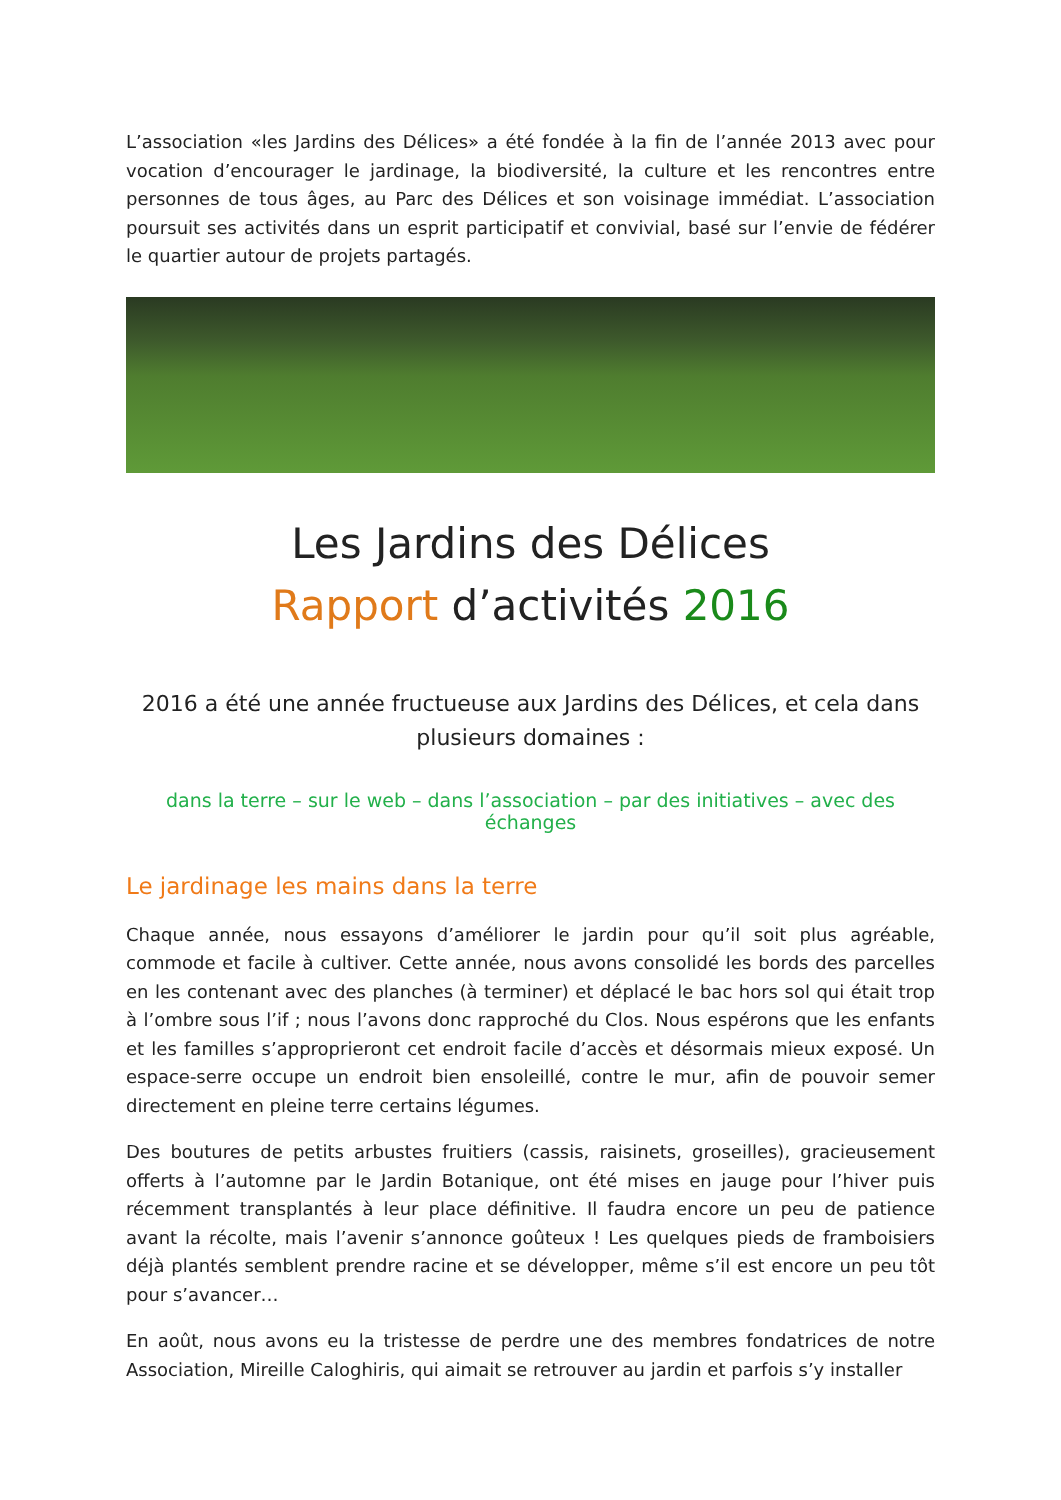L’association «les Jardins des Délices» a été fondée à la fin de l’année 2013 avec pour vocation d’encourager le jardinage, la biodiversité, la culture et les rencontres entre personnes de tous âges, au Parc des Délices et son voisinage immédiat. L’association poursuit ses activités dans un esprit participatif et convivial, basé sur l’envie de fédérer le quartier autour de projets partagés.
Les Jardins des Délices
Rapport d’activités 2016
2016 a été une année fructueuse aux Jardins des Délices, et cela dans plusieurs domaines :
dans la terre – sur le web – dans l’association – par des initiatives – avec des échanges
Le jardinage les mains dans la terre
Chaque année, nous essayons d’améliorer le jardin pour qu’il soit plus agréable, commode et facile à cultiver. Cette année, nous avons consolidé les bords des parcelles en les contenant avec des planches (à terminer) et déplacé le bac hors sol qui était trop à l’ombre sous l’if ; nous l’avons donc rapproché du Clos. Nous espérons que les enfants et les familles s’approprieront cet endroit facile d’accès et désormais mieux exposé. Un espace-serre occupe un endroit bien ensoleillé, contre le mur, afin de pouvoir semer directement en pleine terre certains légumes.
Des boutures de petits arbustes fruitiers (cassis, raisinets, groseilles), gracieusement offerts à l’automne par le Jardin Botanique, ont été mises en jauge pour l’hiver puis récemment transplantés à leur place définitive. Il faudra encore un peu de patience avant la récolte, mais l’avenir s’annonce goûteux ! Les quelques pieds de framboisiers déjà plantés semblent prendre racine et se développer, même s’il est encore un peu tôt pour s’avancer…
En août, nous avons eu la tristesse de perdre une des membres fondatrices de notre Association, Mireille Caloghiris, qui aimait se retrouver au jardin et parfois s’y installer